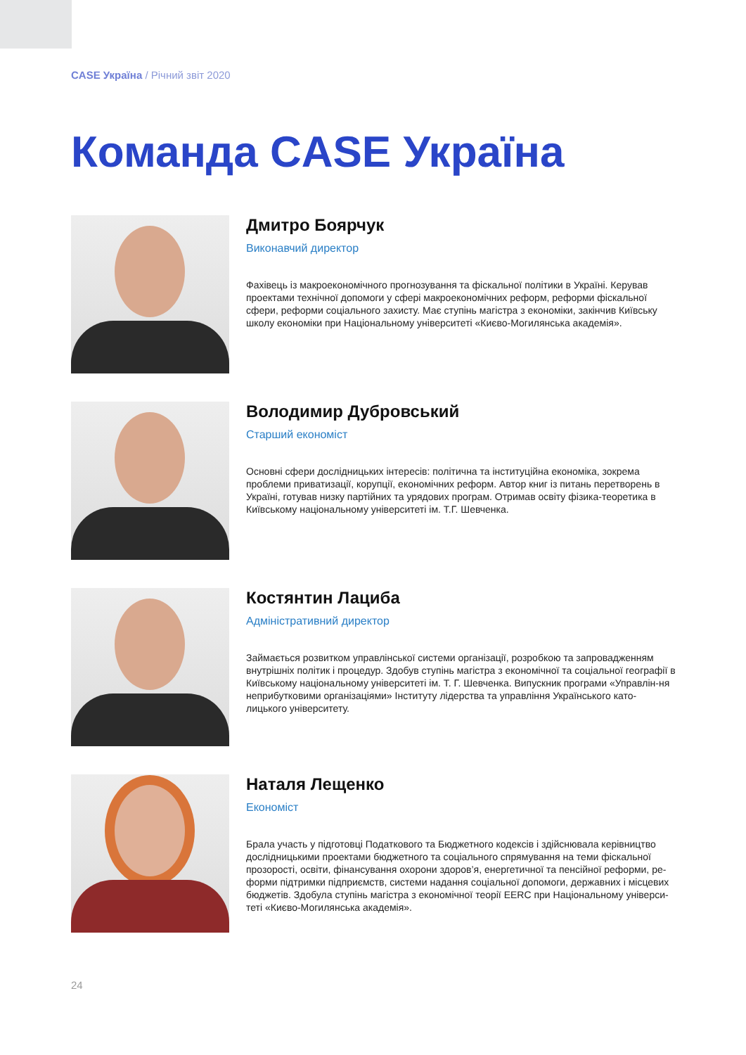CASE Україна / Річний звіт 2020
Команда CASE Україна
Дмитро Боярчук
Виконавчий директор
Фахівець із макроекономічного прогнозування та фіскальної політики в Україні. Керував проектами технічної допомоги у сфері макроекономічних реформ, реформи фіскальної сфери, реформи соціального захисту. Має ступінь магістра з економіки, закінчив Київську школу економіки при Національному університеті «Києво-Могилянська академія».
Володимир Дубровський
Старший економіст
Основні сфери дослідницьких інтересів: політична та інституційна економіка, зокрема проблеми приватизації, корупції, економічних реформ. Автор книг із питань перетворень в Україні, готував низку партійних та урядових програм. Отримав освіту фізика-теоретика в Київському національному університеті ім. Т.Г. Шевченка.
Костянтин Лациба
Адміністративний директор
Займається розвитком управлінської системи організації, розробкою та запровадженням внутрішніх політик і процедур. Здобув ступінь магістра з економічної та соціальної географії в Київському національному університеті ім. Т. Г. Шевченка. Випускник програми «Управлін-ня неприбутковими організаціями» Інституту лідерства та управління Українського като-лицького університету.
Наталя Лещенко
Економіст
Брала участь у підготовці Податкового та Бюджетного кодексів і здійснювала керівництво дослідницькими проектами бюджетного та соціального спрямування на теми фіскальної прозорості, освіти, фінансування охорони здоров’я, енергетичної та пенсійної реформи, ре-форми підтримки підприємств, системи надання соціальної допомоги, державних і місцевих бюджетів. Здобула ступінь магістра з економічної теорії EERC при Національному універси-теті «Києво-Могилянська академія».
24